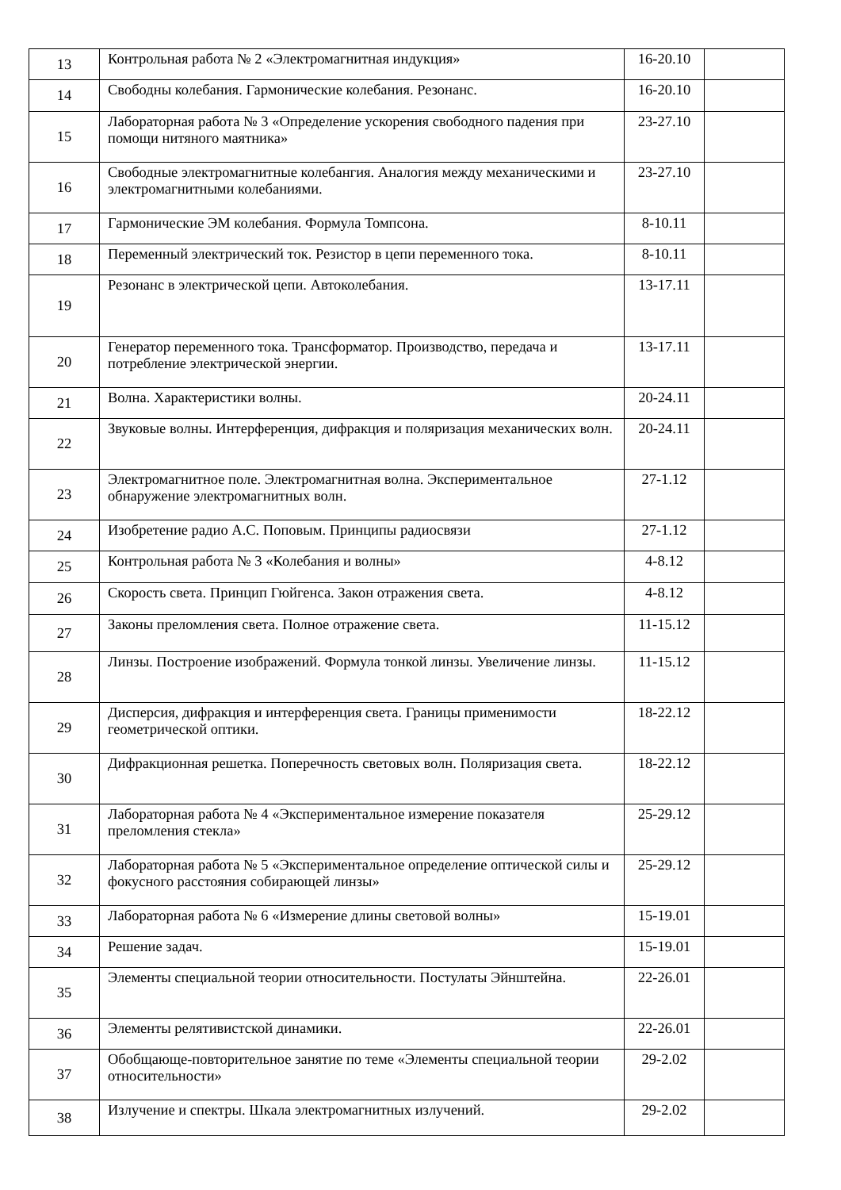| 13 | Контрольная работа № 2 «Электромагнитная индукция» | 16-20.10 | |
| 14 | Свободны колебания. Гармонические колебания. Резонанс. | 16-20.10 | |
| 15 | Лабораторная работа № 3 «Определение ускорения свободного падения при помощи нитяного маятника» | 23-27.10 | |
| 16 | Свободные электромагнитные колебангия. Аналогия между механическими и электромагнитными колебаниями. | 23-27.10 | |
| 17 | Гармонические ЭМ колебания. Формула Томпсона. | 8-10.11 | |
| 18 | Переменный электрический ток. Резистор в цепи переменного тока. | 8-10.11 | |
| 19 | Резонанс в электрической цепи. Автоколебания. | 13-17.11 | |
| 20 | Генератор переменного тока. Трансформатор. Производство, передача и потребление электрической энергии. | 13-17.11 | |
| 21 | Волна. Характеристики волны. | 20-24.11 | |
| 22 | Звуковые волны. Интерференция, дифракция и поляризация механических волн. | 20-24.11 | |
| 23 | Электромагнитное поле. Электромагнитная волна. Экспериментальное обнаружение электромагнитных волн. | 27-1.12 | |
| 24 | Изобретение радио А.С. Поповым. Принципы радиосвязи | 27-1.12 | |
| 25 | Контрольная работа № 3 «Колебания и волны» | 4-8.12 | |
| 26 | Скорость света. Принцип Гюйгенса. Закон отражения света. | 4-8.12 | |
| 27 | Законы преломления света. Полное отражение света. | 11-15.12 | |
| 28 | Линзы. Построение изображений. Формула тонкой линзы. Увеличение линзы. | 11-15.12 | |
| 29 | Дисперсия, дифракция и интерференция света. Границы применимости геометрической оптики. | 18-22.12 | |
| 30 | Дифракционная решетка. Поперечность световых волн. Поляризация света. | 18-22.12 | |
| 31 | Лабораторная работа № 4 «Экспериментальное измерение показателя преломления стекла» | 25-29.12 | |
| 32 | Лабораторная работа № 5 «Экспериментальное определение оптической силы и фокусного расстояния собирающей линзы» | 25-29.12 | |
| 33 | Лабораторная работа № 6 «Измерение длины световой волны» | 15-19.01 | |
| 34 | Решение задач. | 15-19.01 | |
| 35 | Элементы специальной теории относительности. Постулаты Эйнштейна. | 22-26.01 | |
| 36 | Элементы релятивистской динамики. | 22-26.01 | |
| 37 | Обобщающе-повторительное занятие по теме «Элементы специальной теории относительности» | 29-2.02 | |
| 38 | Излучение и спектры. Шкала электромагнитных излучений. | 29-2.02 | |